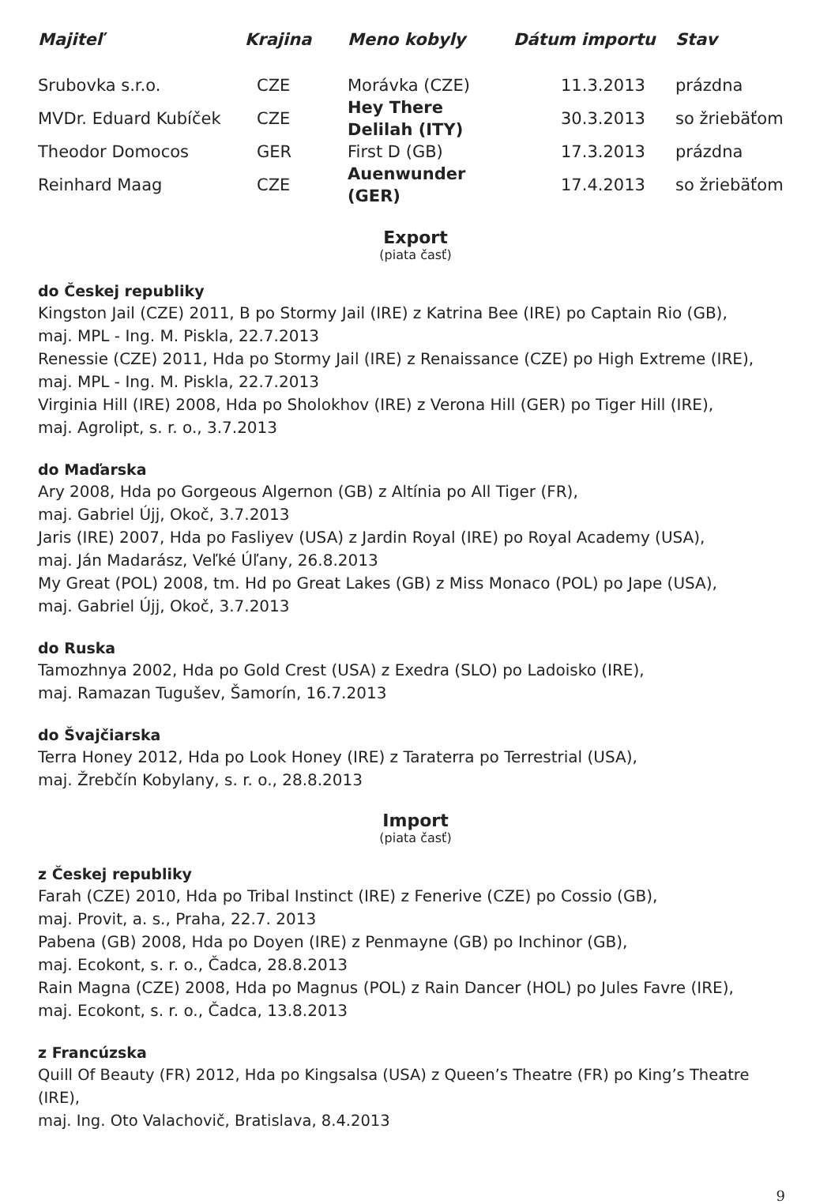| Majiteľ | Krajina | Meno kobyly | Dátum importu | Stav |
| --- | --- | --- | --- | --- |
| Srubovka s.r.o. | CZE | Morávka (CZE) | 11.3.2013 | prázdna |
| MVDr. Eduard Kubíček | CZE | Hey There Delilah (ITY) | 30.3.2013 | so žriebäťom |
| Theodor Domocos | GER | First D (GB) | 17.3.2013 | prázdna |
| Reinhard Maag | CZE | Auenwunder (GER) | 17.4.2013 | so žriebäťom |
Export
(piata časť)
do Českej republiky
Kingston Jail (CZE) 2011, B po Stormy Jail (IRE) z Katrina Bee (IRE) po Captain Rio (GB),
maj. MPL - Ing. M. Piskla, 22.7.2013
Renessie (CZE) 2011, Hda po Stormy Jail (IRE) z Renaissance (CZE) po High Extreme (IRE),
maj. MPL - Ing. M. Piskla, 22.7.2013
Virginia Hill (IRE) 2008, Hda po Sholokhov (IRE) z Verona Hill (GER) po Tiger Hill (IRE),
maj. Agrolipt, s. r. o., 3.7.2013
do Maďarska
Ary 2008, Hda po Gorgeous Algernon (GB) z Altínia po All Tiger (FR),
maj. Gabriel Újj, Okoč, 3.7.2013
Jaris (IRE) 2007, Hda po Fasliyev (USA) z Jardin Royal (IRE) po Royal Academy (USA),
maj. Ján Madarász, Veľké Úľany, 26.8.2013
My Great (POL) 2008, tm. Hd po Great Lakes (GB) z Miss Monaco (POL) po Jape (USA),
maj. Gabriel Újj, Okoč, 3.7.2013
do Ruska
Tamozhnya 2002, Hda po Gold Crest (USA) z Exedra (SLO) po Ladoisko (IRE),
maj. Ramazan Tugušev, Šamorín, 16.7.2013
do Švajčiarska
Terra Honey 2012, Hda po Look Honey (IRE) z Taraterra po Terrestrial (USA),
maj. Žrebčín Kobylany, s. r. o., 28.8.2013
Import
(piata časť)
z Českej republiky
Farah (CZE) 2010, Hda po Tribal Instinct (IRE) z Fenerive (CZE) po Cossio (GB),
maj. Provit, a. s., Praha, 22.7. 2013
Pabena (GB) 2008, Hda po Doyen (IRE) z Penmayne (GB) po Inchinor (GB),
maj. Ecokont, s. r. o., Čadca, 28.8.2013
Rain Magna (CZE) 2008, Hda po Magnus (POL) z Rain Dancer (HOL) po Jules Favre (IRE),
maj. Ecokont, s. r. o., Čadca, 13.8.2013
z Francúzska
Quill Of Beauty (FR) 2012, Hda po Kingsalsa (USA) z Queen’s Theatre (FR) po King’s Theatre (IRE),
maj. Ing. Oto Valachovič, Bratislava, 8.4.2013
9